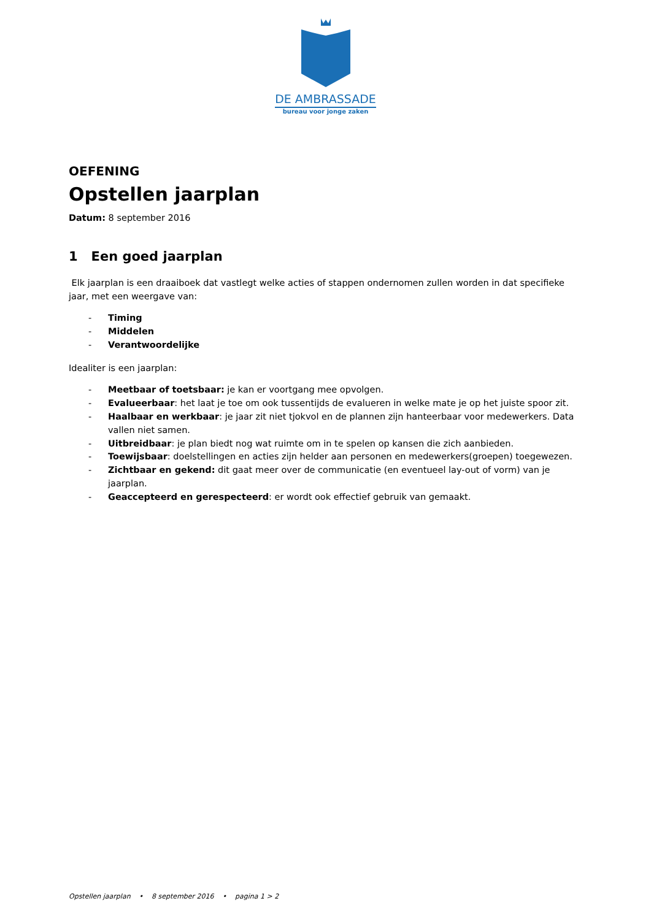DE AMBRASSADE
bureau voor jonge zaken
OEFENING
Opstellen jaarplan
Datum: 8 september 2016
1 Een goed jaarplan
Elk jaarplan is een draaiboek dat vastlegt welke acties of stappen ondernomen zullen worden in dat specifieke jaar, met een weergave van:
- Timing
- Middelen
- Verantwoordelijke
Idealiter is een jaarplan:
- Meetbaar of toetsbaar: je kan er voortgang mee opvolgen.
- Evalueerbaar: het laat je toe om ook tussentijds de evalueren in welke mate je op het juiste spoor zit.
- Haalbaar en werkbaar: je jaar zit niet tjokvol en de plannen zijn hanteerbaar voor medewerkers. Data vallen niet samen.
- Uitbreidbaar: je plan biedt nog wat ruimte om in te spelen op kansen die zich aanbieden.
- Toewijsbaar: doelstellingen en acties zijn helder aan personen en medewerkers(groepen) toegewezen.
- Zichtbaar en gekend: dit gaat meer over de communicatie (en eventueel lay-out of vorm) van je jaarplan.
- Geaccepteerd en gerespecteerd: er wordt ook effectief gebruik van gemaakt.
Opstellen jaarplan • 8 september 2016 • pagina 1 > 2